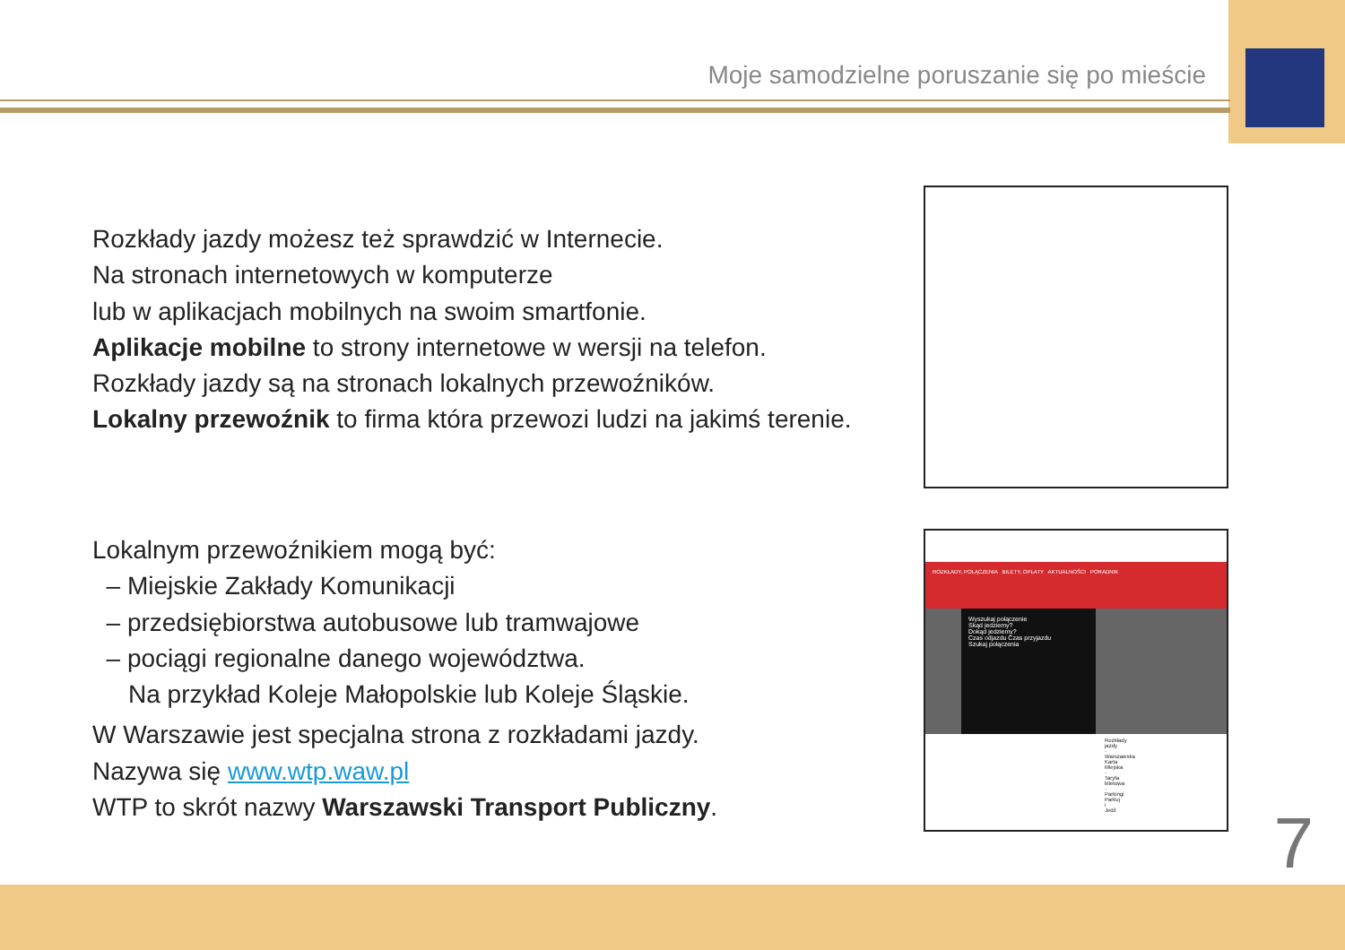Moje samodzielne poruszanie się po mieście
Rozkłady jazdy możesz też sprawdzić w Internecie.
Na stronach internetowych w komputerze
lub w aplikacjach mobilnych na swoim smartfonie.
Aplikacje mobilne to strony internetowe w wersji na telefon.
Rozkłady jazdy są na stronach lokalnych przewoźników.
Lokalny przewoźnik to firma która przewozi ludzi na jakimś terenie.
Lokalnym przewoźnikiem mogą być:
– Miejskie Zakłady Komunikacji
– przedsiębiorstwa autobusowe lub tramwajowe
– pociągi regionalne danego województwa.
Na przykład Koleje Małopolskie lub Koleje Śląskie.
W Warszawie jest specjalna strona z rozkładami jazdy.
Nazywa się www.wtp.waw.pl
WTP to skrót nazwy Warszawski Transport Publiczny.
ROZKŁADY, POŁĄCZENIA BILETY, OPŁATY AKTUALNOŚCI PORADNIK
Wyszukaj połączenie
Skąd jedziemy?
Dokąd jedziemy?
Czas odjazdu Czas przyjazdu
Szukaj połączenia
Rozkłady jazdy · Warszawska Karta Miejska · Taryfa biletowa · Parkingi Parkuj i Jedź
7